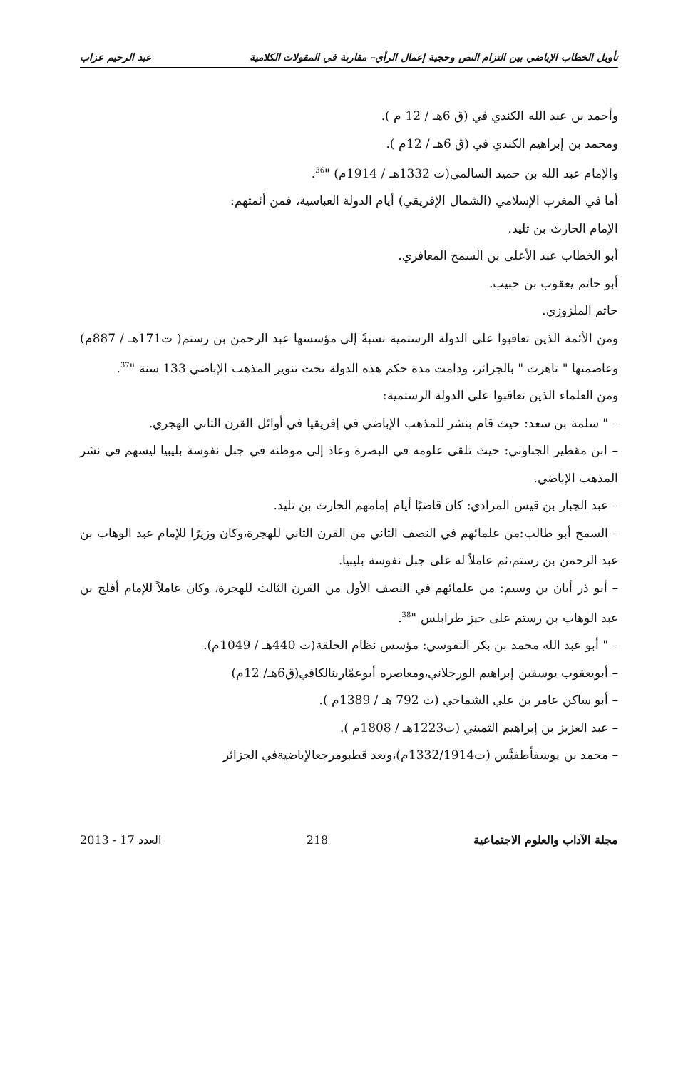تأويل الخطاب الإباضي بين التزام النص وحجية إعمال الرأي– مقاربة في المقولات الكلامية عبد الرحيم عزاب
وأحمد بن عبد الله الكندي في (ق 6هـ / 12 م ).
ومحمد بن إبراهيم الكندي في (ق 6هـ / 12م ).
والإمام عبد الله بن حميد السالمي(ت 1332هـ / 1914م) "<sup>36</sup>.
أما في المغرب الإسلامي (الشمال الإفريقي) أيام الدولة العباسية، فمن أئمتهم:
الإمام الحارث بن تليد.
أبو الخطاب عبد الأعلى بن السمح المعافري.
أبو حاتم يعقوب بن حبيب.
حاتم الملزوزي.
ومن الأئمة الذين تعاقبوا على الدولة الرستمية نسبةً إلى مؤسسها عبد الرحمن بن رستم( ت171هـ / 887م) وعاصمتها " تاهرت " بالجزائر، ودامت مدة حكم هذه الدولة تحت تنوير المذهب الإباضي 133 سنة "<sup>37</sup>.
ومن العلماء الذين تعاقبوا على الدولة الرستمية:
– " سلمة بن سعد: حيث قام بنشر للمذهب الإباضي في إفريقيا في أوائل القرن الثاني الهجري.
– ابن مقطير الجناوني: حيث تلقى علومه في البصرة وعاد إلى موطنه في جبل نفوسة بليبيا ليسهم في نشر المذهب الإباضي.
– عبد الجبار بن قيس المرادي: كان قاضيًا أيام إمامهم الحارث بن تليد.
– السمح أبو طالب:من علمائهم في النصف الثاني من القرن الثاني للهجرة،وكان وزيرًا للإمام عبد الوهاب بن عبد الرحمن بن رستم،ثم عاملاً له على جبل نفوسة بليبيا.
– أبو ذر أبان بن وسيم: من علمائهم في النصف الأول من القرن الثالث للهجرة، وكان عاملاً للإمام أفلح بن عبد الوهاب بن رستم على حيز طرابلس "<sup>38</sup>.
– " أبو عبد الله محمد بن بكر النفوسي: مؤسس نظام الحلقة(ت 440هـ / 1049م).
– أبويعقوب يوسفبن إبراهيم الورجلاني،ومعاصره أبوعمّاربنالكافي(ق6هـ/ 12م)
– أبو ساكن عامر بن علي الشماخي (ت 792 هـ / 1389م ).
– عبد العزيز بن إبراهيم الثميني (ت1223هـ / 1808م ).
– محمد بن يوسفأطفيَّس (ت1332/1914م)،ويعد قطبومرجعالإباضيةفي الجزائر
مجلة الآداب والعلوم الاجتماعية 218 العدد 17 - 2013